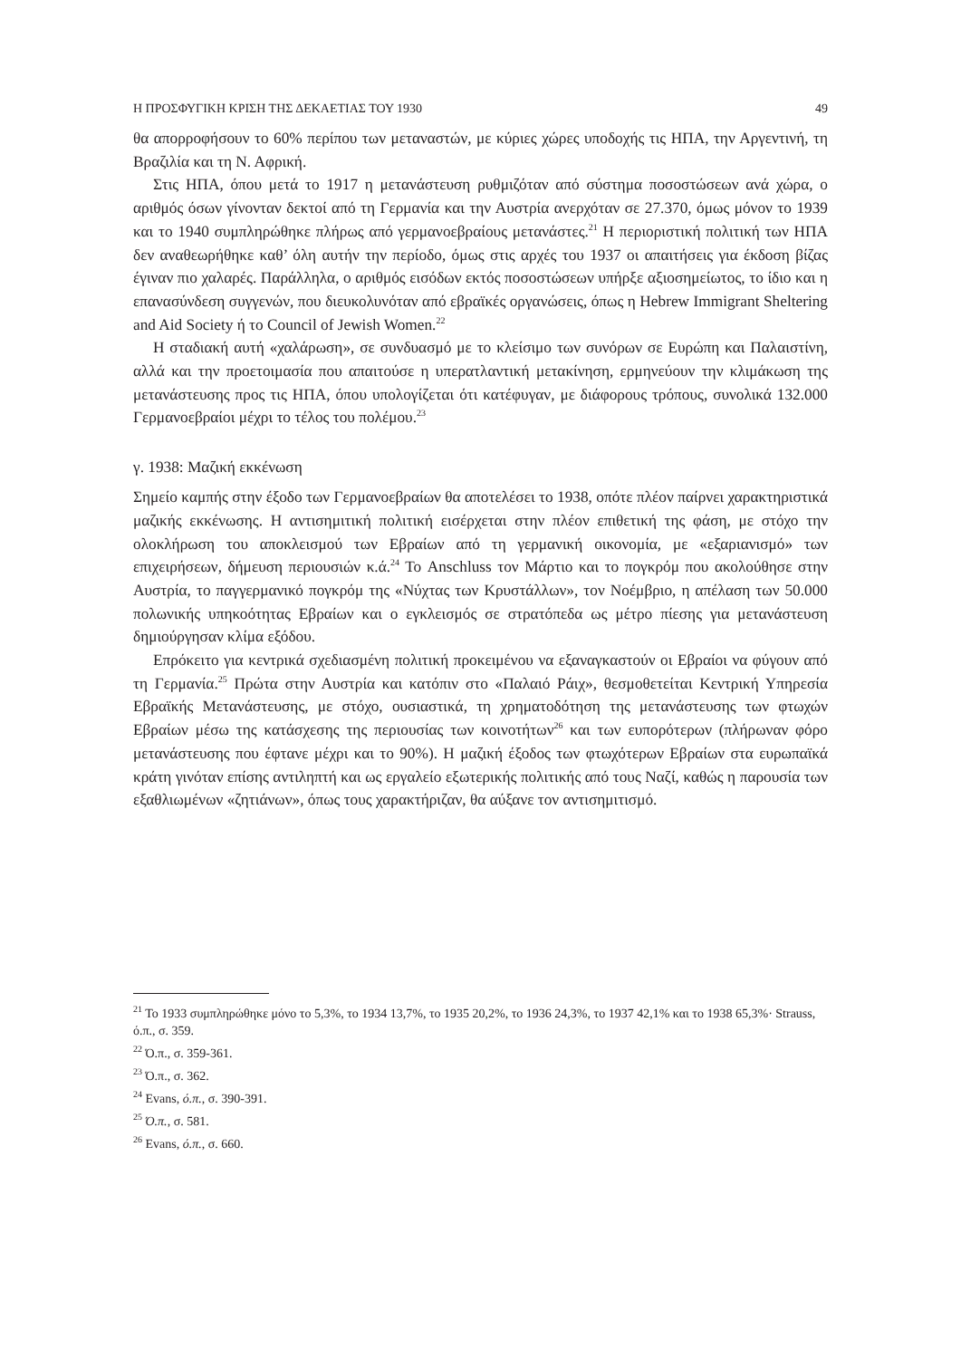Η ΠΡΟΣΦΥΓΙΚΗ ΚΡΙΣΗ ΤΗΣ ΔΕΚΑΕΤΙΑΣ ΤΟΥ 1930 49
θα απορροφήσουν το 60% περίπου των μεταναστών, με κύριες χώρες υποδοχής τις ΗΠΑ, την Αργεντινή, τη Βραζιλία και τη Ν. Αφρική.
Στις ΗΠΑ, όπου μετά το 1917 η μετανάστευση ρυθμιζόταν από σύστημα ποσοστώσεων ανά χώρα, ο αριθμός όσων γίνονταν δεκτοί από τη Γερμανία και την Αυστρία ανερχόταν σε 27.370, όμως μόνον το 1939 και το 1940 συμπληρώθηκε πλήρως από γερμανοεβραίους μετανάστες.<sup>21</sup> Η περιοριστική πολιτική των ΗΠΑ δεν αναθεωρήθηκε καθ’ όλη αυτήν την περίοδο, όμως στις αρχές του 1937 οι απαιτήσεις για έκδοση βίζας έγιναν πιο χαλαρές. Παράλληλα, ο αριθμός εισόδων εκτός ποσοστώσεων υπήρξε αξιοσημείωτος, το ίδιο και η επανασύνδεση συγγενών, που διευκολυνόταν από εβραϊκές οργανώσεις, όπως η Hebrew Immigrant Sheltering and Aid Society ή το Council of Jewish Women.<sup>22</sup>
Η σταδιακή αυτή «χαλάρωση», σε συνδυασμό με το κλείσιμο των συνόρων σε Ευρώπη και Παλαιστίνη, αλλά και την προετοιμασία που απαιτούσε η υπερατλαντική μετακίνηση, ερμηνεύουν την κλιμάκωση της μετανάστευσης προς τις ΗΠΑ, όπου υπολογίζεται ότι κατέφυγαν, με διάφορους τρόπους, συνολικά 132.000 Γερμανοεβραίοι μέχρι το τέλος του πολέμου.<sup>23</sup>
γ. 1938: Μαζική εκκένωση
Σημείο καμπής στην έξοδο των Γερμανοεβραίων θα αποτελέσει το 1938, οπότε πλέον παίρνει χαρακτηριστικά μαζικής εκκένωσης. Η αντισημιτική πολιτική εισέρχεται στην πλέον επιθετική της φάση, με στόχο την ολοκλήρωση του αποκλεισμού των Εβραίων από τη γερμανική οικονομία, με «εξαριανισμό» των επιχειρήσεων, δήμευση περιουσιών κ.ά.<sup>24</sup> Το Anschluss τον Μάρτιο και το πογκρόμ που ακολούθησε στην Αυστρία, το παγγερμανικό πογκρόμ της «Νύχτας των Κρυστάλλων», τον Νοέμβριο, η απέλαση των 50.000 πολωνικής υπηκοότητας Εβραίων και ο εγκλεισμός σε στρατόπεδα ως μέτρο πίεσης για μετανάστευση δημιούργησαν κλίμα εξόδου.
Επρόκειτο για κεντρικά σχεδιασμένη πολιτική προκειμένου να εξαναγκαστούν οι Εβραίοι να φύγουν από τη Γερμανία.<sup>25</sup> Πρώτα στην Αυστρία και κατόπιν στο «Παλαιό Ράιχ», θεσμοθετείται Κεντρική Υπηρεσία Εβραϊκής Μετανάστευσης, με στόχο, ουσιαστικά, τη χρηματοδότηση της μετανάστευσης των φτωχών Εβραίων μέσω της κατάσχεσης της περιουσίας των κοινοτήτων<sup>26</sup> και των ευπορότερων (πλήρωναν φόρο μετανάστευσης που έφτανε μέχρι και το 90%). Η μαζική έξοδος των φτωχότερων Εβραίων στα ευρωπαϊκά κράτη γινόταν επίσης αντιληπτή και ως εργαλείο εξωτερικής πολιτικής από τους Ναζί, καθώς η παρουσία των εξαθλιωμένων «ζητιάνων», όπως τους χαρακτήριζαν, θα αύξανε τον αντισημιτισμό.
<sup>21</sup> Το 1933 συμπληρώθηκε μόνο το 5,3%, το 1934 13,7%, το 1935 20,2%, το 1936 24,3%, το 1937 42,1% και το 1938 65,3%· Strauss, ό.π., σ. 359.
<sup>22</sup> Ό.π., σ. 359-361.
<sup>23</sup> Ό.π., σ. 362.
<sup>24</sup> Evans, ό.π., σ. 390-391.
<sup>25</sup> Ό.π., σ. 581.
<sup>26</sup> Evans, ό.π., σ. 660.